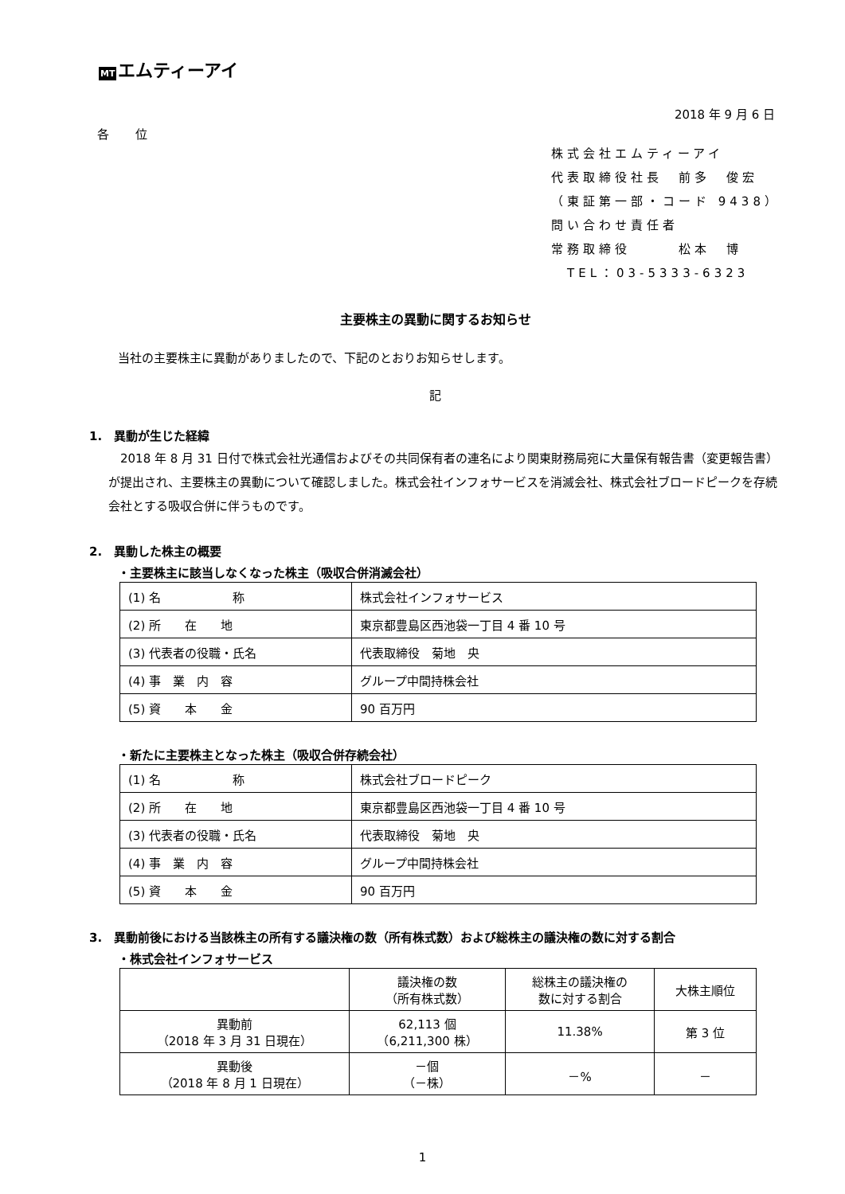MT エムティーアイ
2018 年 9 月 6 日
各 位
株式会社エムティーアイ
代表取締役社長　前多　俊宏
（東証第一部・コード 9438）
問い合わせ責任者
常務取締役　　　松本　博
　TEL：03-5333-6323
主要株主の異動に関するお知らせ
当社の主要株主に異動がありましたので、下記のとおりお知らせします。
記
1.　異動が生じた経緯
　2018 年 8 月 31 日付で株式会社光通信およびその共同保有者の連名により関東財務局宛に大量保有報告書（変更報告書）が提出され、主要株主の異動について確認しました。株式会社インフォサービスを消滅会社、株式会社ブロードピークを存続会社とする吸収合併に伴うものです。
2.　異動した株主の概要
・主要株主に該当しなくなった株主（吸収合併消滅会社）
| (1) 名 称 | 株式会社インフォサービス |
| (2) 所 在 地 | 東京都豊島区西池袋一丁目 4 番 10 号 |
| (3) 代表者の役職・氏名 | 代表取締役 菊地 央 |
| (4) 事 業 内 容 | グループ中間持株会社 |
| (5) 資 本 金 | 90 百万円 |
・新たに主要株主となった株主（吸収合併存続会社）
| (1) 名 称 | 株式会社ブロードピーク |
| (2) 所 在 地 | 東京都豊島区西池袋一丁目 4 番 10 号 |
| (3) 代表者の役職・氏名 | 代表取締役 菊地 央 |
| (4) 事 業 内 容 | グループ中間持株会社 |
| (5) 資 本 金 | 90 百万円 |
3.　異動前後における当該株主の所有する議決権の数（所有株式数）および総株主の議決権の数に対する割合
・株式会社インフォサービス
| | 議決権の数 （所有株式数） | 総株主の議決権の 数に対する割合 | 大株主順位 |
| --- | --- | --- | --- |
| 異動前 （2018 年 3 月 31 日現在） | 62,113 個 （6,211,300 株） | 11.38% | 第 3 位 |
| 異動後 （2018 年 8 月 1 日現在） | －個 （－株） | －% | － |
1